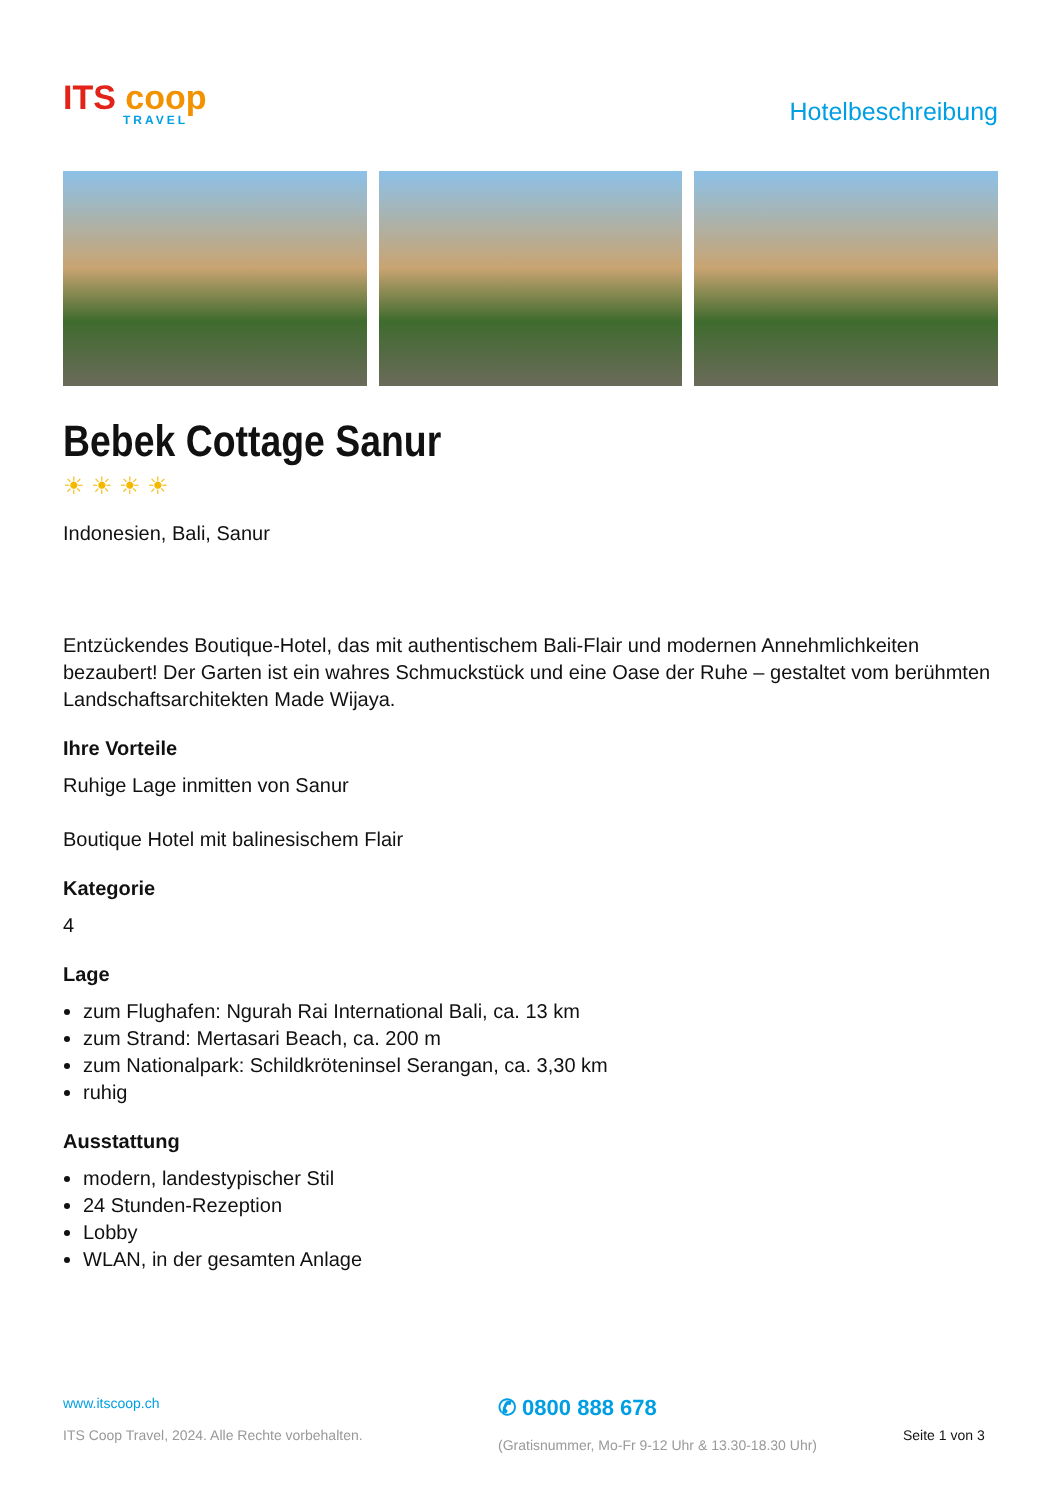ITS coop
TRAVEL
Hotelbeschreibung
Bebek Cottage Sanur
☀☀☀☀
Indonesien, Bali, Sanur
Entzückendes Boutique-Hotel, das mit authentischem Bali-Flair und modernen Annehmlichkeiten bezaubert! Der Garten ist ein wahres Schmuckstück und eine Oase der Ruhe – gestaltet vom berühmten Landschaftsarchitekten Made Wijaya.
Ihre Vorteile
Ruhige Lage inmitten von Sanur
Boutique Hotel mit balinesischem Flair
Kategorie
4
Lage
zum Flughafen: Ngurah Rai International Bali, ca. 13 km
zum Strand: Mertasari Beach, ca. 200 m
zum Nationalpark: Schildkröteninsel Serangan, ca. 3,30 km
ruhig
Ausstattung
modern, landestypischer Stil
24 Stunden-Rezeption
Lobby
WLAN, in der gesamten Anlage
www.itscoop.ch
ITS Coop Travel, 2024. Alle Rechte vorbehalten.
✆ 0800 888 678
(Gratisnummer, Mo-Fr 9-12 Uhr & 13.30-18.30 Uhr)
Seite 1 von 3